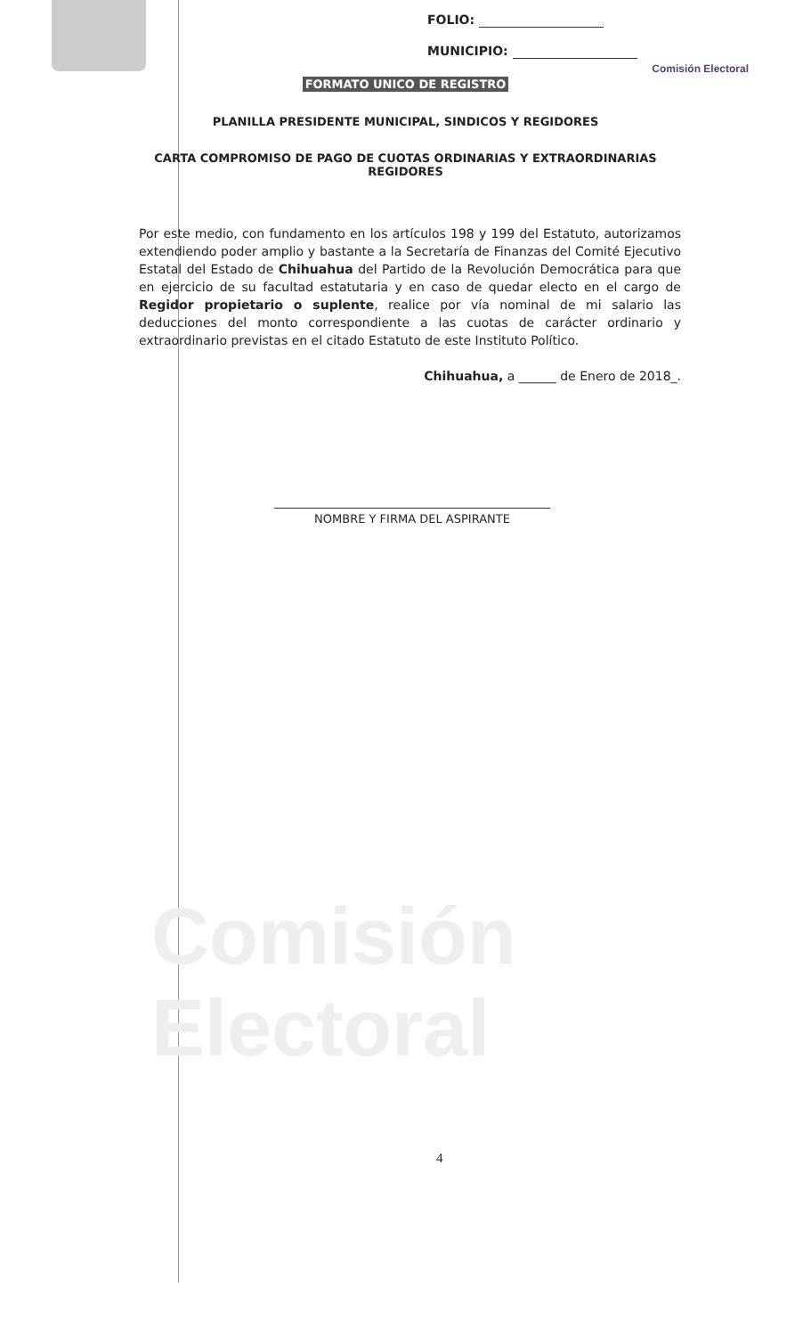Comisión Electoral
FOLIO:
MUNICIPIO:
Comisión Electoral
FORMATO UNICO DE REGISTRO
PLANILLA PRESIDENTE MUNICIPAL, SINDICOS Y REGIDORES
CARTA COMPROMISO DE PAGO DE CUOTAS ORDINARIAS Y EXTRAORDINARIAS
REGIDORES
Por este medio, con fundamento en los artículos 198 y 199 del Estatuto, autorizamos extendiendo poder amplio y bastante a la Secretaría de Finanzas del Comité Ejecutivo Estatal del Estado de Chihuahua del Partido de la Revolución Democrática para que en ejercicio de su facultad estatutaria y en caso de quedar electo en el cargo de Regidor propietario o suplente, realice por vía nominal de mi salario las deducciones del monto correspondiente a las cuotas de carácter ordinario y extraordinario previstas en el citado Estatuto de este Instituto Político.
Chihuahua, a ______ de Enero de 2018_.
NOMBRE Y FIRMA DEL ASPIRANTE
4